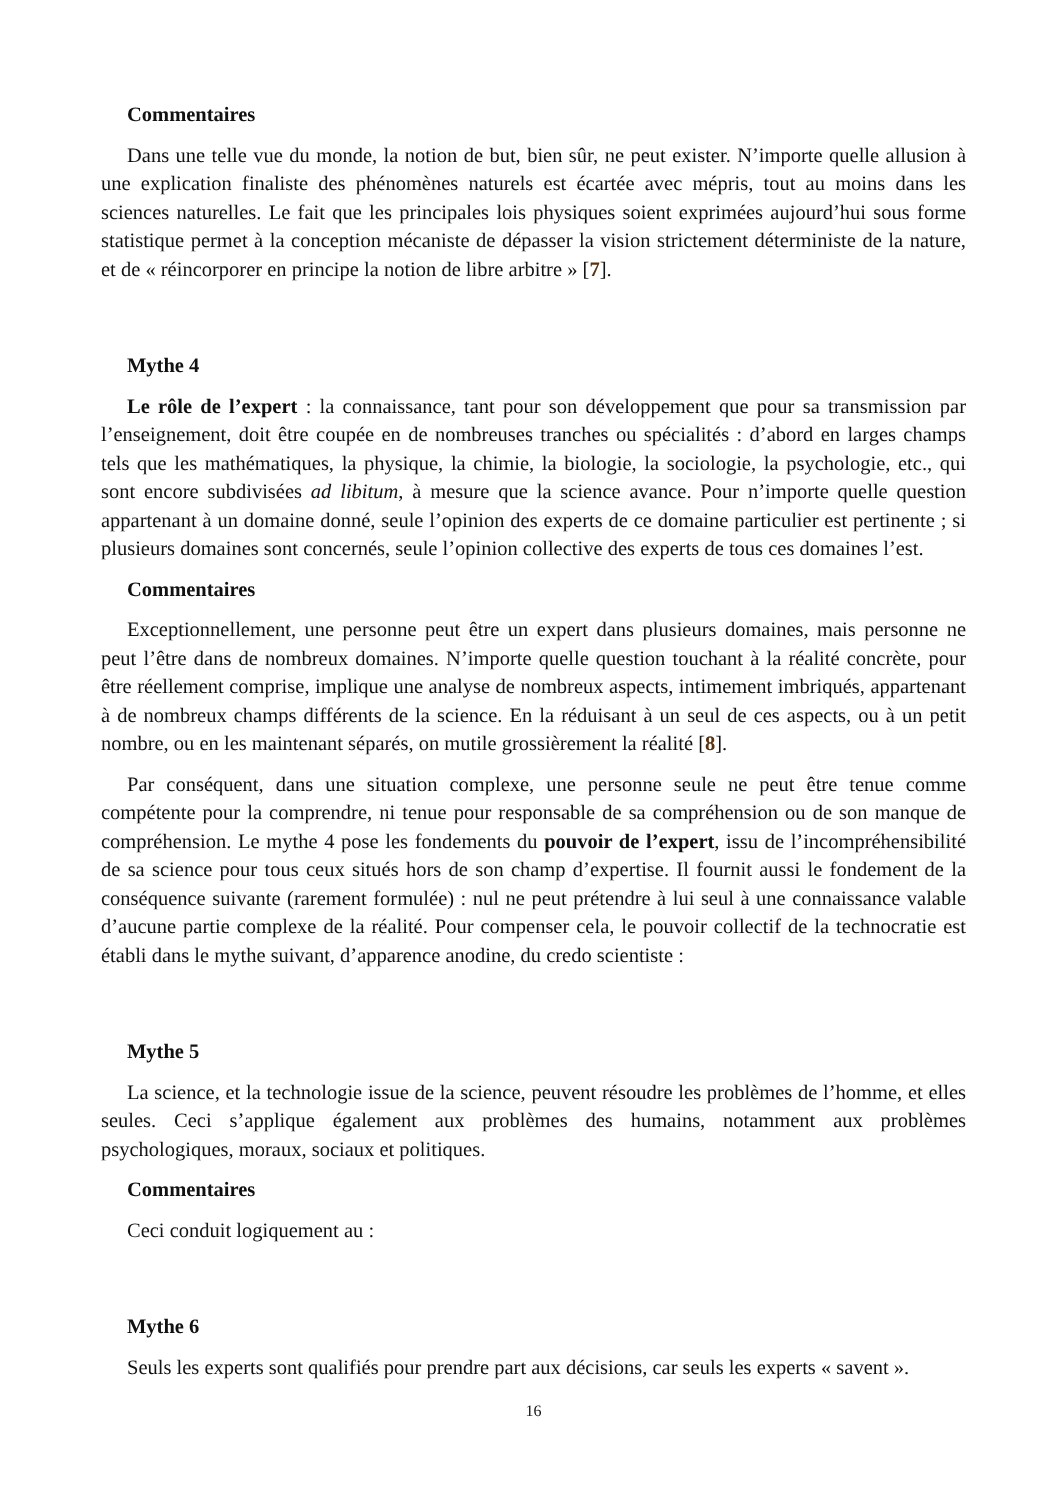Commentaires
Dans une telle vue du monde, la notion de but, bien sûr, ne peut exister. N’importe quelle allusion à une explication finaliste des phénomènes naturels est écartée avec mépris, tout au moins dans les sciences naturelles. Le fait que les principales lois physiques soient exprimées aujourd’hui sous forme statistique permet à la conception mécaniste de dépasser la vision strictement déterministe de la nature, et de « réincorporer en principe la notion de libre arbitre » [7].
Mythe 4
Le rôle de l’expert : la connaissance, tant pour son développement que pour sa transmission par l’enseignement, doit être coupée en de nombreuses tranches ou spécialités : d’abord en larges champs tels que les mathématiques, la physique, la chimie, la biologie, la sociologie, la psychologie, etc., qui sont encore subdivisées ad libitum, à mesure que la science avance. Pour n’importe quelle question appartenant à un domaine donné, seule l’opinion des experts de ce domaine particulier est pertinente ; si plusieurs domaines sont concernés, seule l’opinion collective des experts de tous ces domaines l’est.
Commentaires
Exceptionnellement, une personne peut être un expert dans plusieurs domaines, mais personne ne peut l’être dans de nombreux domaines. N’importe quelle question touchant à la réalité concrète, pour être réellement comprise, implique une analyse de nombreux aspects, intimement imbriqués, appartenant à de nombreux champs différents de la science. En la réduisant à un seul de ces aspects, ou à un petit nombre, ou en les maintenant séparés, on mutile grossièrement la réalité [8].
Par conséquent, dans une situation complexe, une personne seule ne peut être tenue comme compétente pour la comprendre, ni tenue pour responsable de sa compréhension ou de son manque de compréhension. Le mythe 4 pose les fondements du pouvoir de l’expert, issu de l’incompréhensibilité de sa science pour tous ceux situés hors de son champ d’expertise. Il fournit aussi le fondement de la conséquence suivante (rarement formulée) : nul ne peut prétendre à lui seul à une connaissance valable d’aucune partie complexe de la réalité. Pour compenser cela, le pouvoir collectif de la technocratie est établi dans le mythe suivant, d’apparence anodine, du credo scientiste :
Mythe 5
La science, et la technologie issue de la science, peuvent résoudre les problèmes de l’homme, et elles seules. Ceci s’applique également aux problèmes des humains, notamment aux problèmes psychologiques, moraux, sociaux et politiques.
Commentaires
Ceci conduit logiquement au :
Mythe 6
Seuls les experts sont qualifiés pour prendre part aux décisions, car seuls les experts « savent ».
16